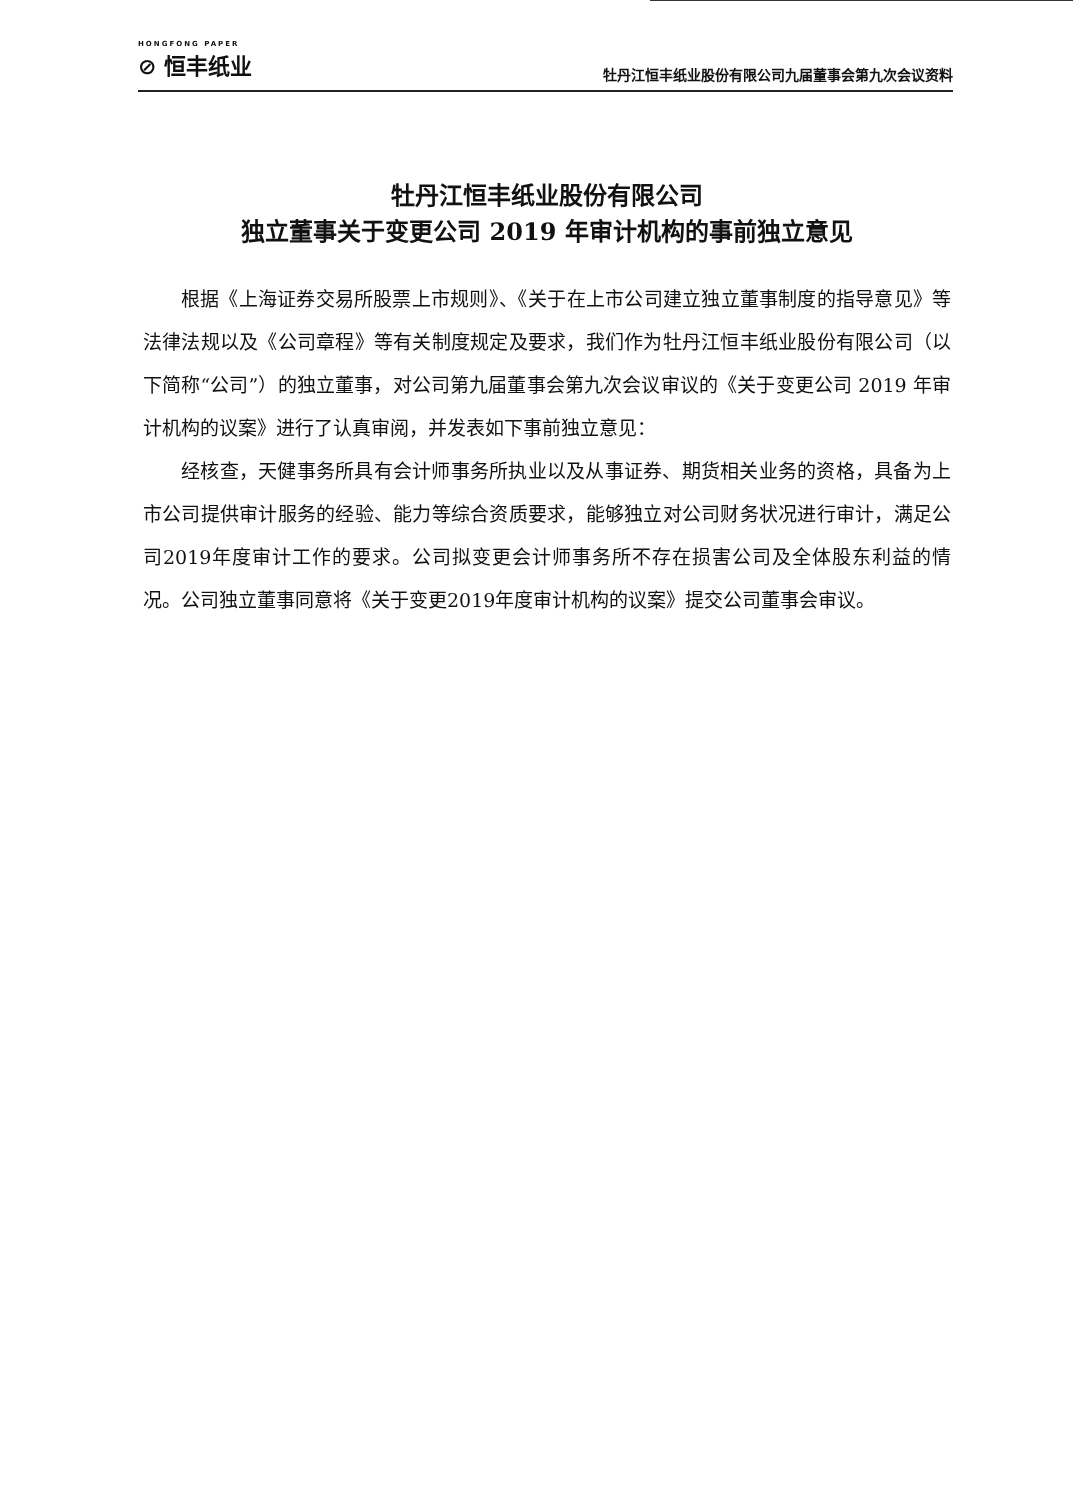HONGFONG PAPER
⊘ 恒丰纸业
牡丹江恒丰纸业股份有限公司九届董事会第九次会议资料
牡丹江恒丰纸业股份有限公司
独立董事关于变更公司 2019 年审计机构的事前独立意见
根据《上海证券交易所股票上市规则》、《关于在上市公司建立独立董事制度的指导意见》等法律法规以及《公司章程》等有关制度规定及要求，我们作为牡丹江恒丰纸业股份有限公司（以下简称“公司”）的独立董事，对公司第九届董事会第九次会议审议的《关于变更公司 2019 年审计机构的议案》进行了认真审阅，并发表如下事前独立意见：
经核查，天健事务所具有会计师事务所执业以及从事证券、期货相关业务的资格，具备为上市公司提供审计服务的经验、能力等综合资质要求，能够独立对公司财务状况进行审计，满足公司2019年度审计工作的要求。公司拟变更会计师事务所不存在损害公司及全体股东利益的情况。公司独立董事同意将《关于变更2019年度审计机构的议案》提交公司董事会审议。